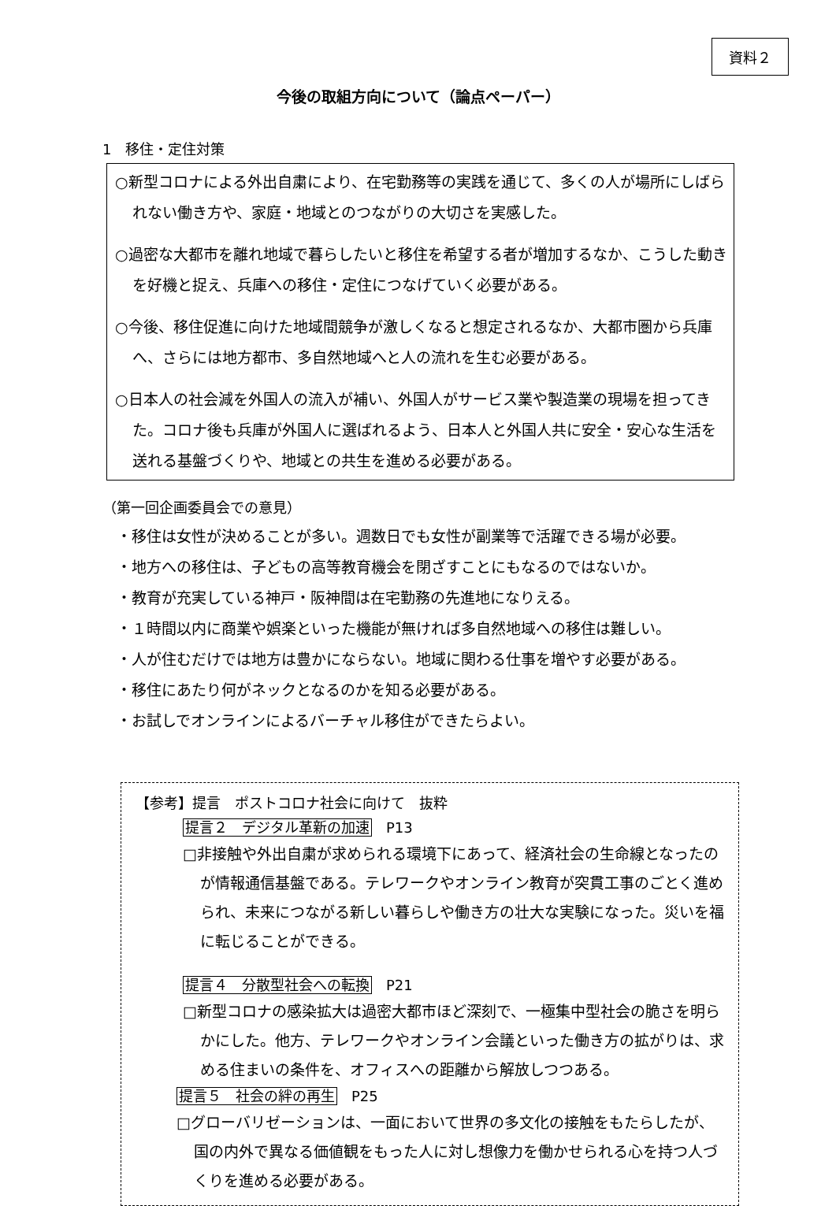資料２
今後の取組方向について（論点ペーパー）
1　移住・定住対策
○新型コロナによる外出自粛により、在宅勤務等の実践を通じて、多くの人が場所にしばられない働き方や、家庭・地域とのつながりの大切さを実感した。
○過密な大都市を離れ地域で暮らしたいと移住を希望する者が増加するなか、こうした動きを好機と捉え、兵庫への移住・定住につなげていく必要がある。
○今後、移住促進に向けた地域間競争が激しくなると想定されるなか、大都市圏から兵庫へ、さらには地方都市、多自然地域へと人の流れを生む必要がある。
○日本人の社会減を外国人の流入が補い、外国人がサービス業や製造業の現場を担ってきた。コロナ後も兵庫が外国人に選ばれるよう、日本人と外国人共に安全・安心な生活を送れる基盤づくりや、地域との共生を進める必要がある。
（第一回企画委員会での意見）
・移住は女性が決めることが多い。週数日でも女性が副業等で活躍できる場が必要。
・地方への移住は、子どもの高等教育機会を閉ざすことにもなるのではないか。
・教育が充実している神戸・阪神間は在宅勤務の先進地になりえる。
・１時間以内に商業や娯楽といった機能が無ければ多自然地域への移住は難しい。
・人が住むだけでは地方は豊かにならない。地域に関わる仕事を増やす必要がある。
・移住にあたり何がネックとなるのかを知る必要がある。
・お試しでオンラインによるバーチャル移住ができたらよい。
【参考】提言　ポストコロナ社会に向けて　抜粋
提言２　デジタル革新の加速 P13
□非接触や外出自粛が求められる環境下にあって、経済社会の生命線となったのが情報通信基盤である。テレワークやオンライン教育が突貫工事のごとく進められ、未来につながる新しい暮らしや働き方の壮大な実験になった。災いを福に転じることができる。
提言４　分散型社会への転換 P21
□新型コロナの感染拡大は過密大都市ほど深刻で、一極集中型社会の脆さを明らかにした。他方、テレワークやオンライン会議といった働き方の拡がりは、求める住まいの条件を、オフィスへの距離から解放しつつある。
提言５　社会の絆の再生 P25
□グローバリゼーションは、一面において世界の多文化の接触をもたらしたが、国の内外で異なる価値観をもった人に対し想像力を働かせられる心を持つ人づくりを進める必要がある。